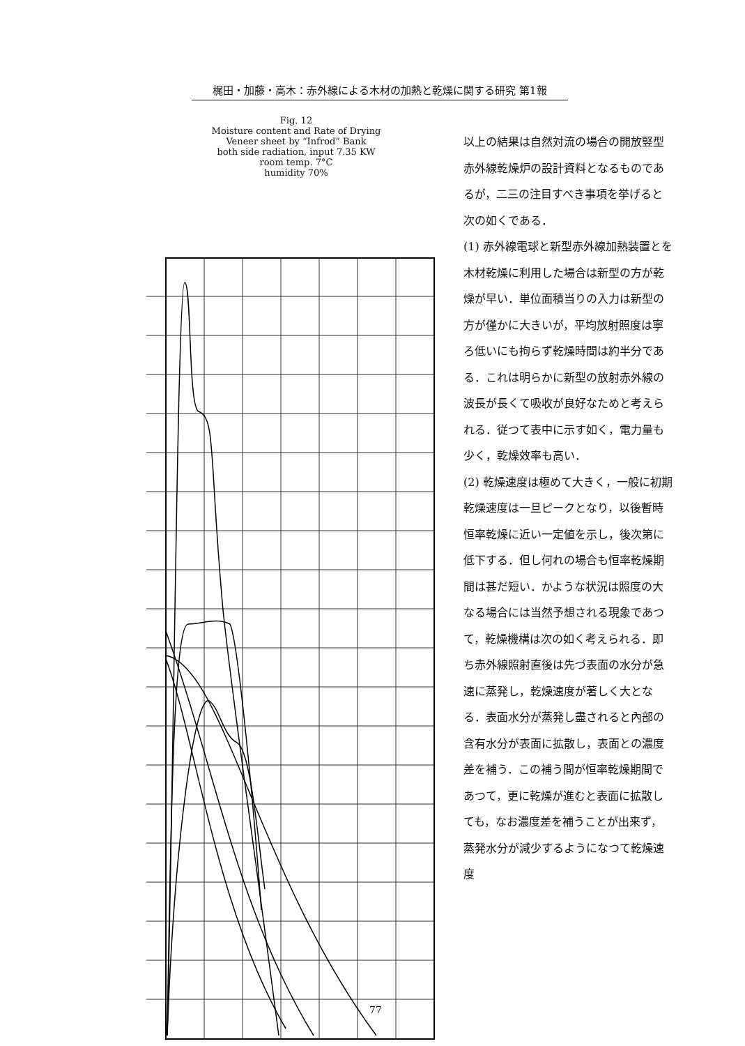梶田・加藤・高木：赤外線による木材の加熱と乾燥に関する研究 第1報
Fig. 12
Moisture content and Rate of Drying
Veneer sheet by “Infrod” Bank
both side radiation, input 7.35 KW
room temp. 7°C
humidity 70%
以上の結果は自然対流の場合の開放竪型赤外線乾燥炉の設計資料となるものであるが，二三の注目すべき事項を挙げると次の如くである．
(1) 赤外線電球と新型赤外線加熱装置とを木材乾燥に利用した場合は新型の方が乾燥が早い．単位面積当りの入力は新型の方が僅かに大きいが，平均放射照度は寧ろ低いにも拘らず乾燥時間は約半分である．これは明らかに新型の放射赤外線の波長が長くて吸收が良好なためと考えられる．従つて表中に示す如く，電力量も少く，乾燥效率も高い．
(2) 乾燥速度は極めて大きく，一般に初期乾燥速度は一旦ピークとなり，以後暫時恒率乾燥に近い一定値を示し，後次第に低下する．但し何れの場合も恒率乾燥期間は甚だ短い．かような状況は照度の大なる場合には当然予想される現象であつて，乾燥機構は次の如く考えられる．即ち赤外線照射直後は先づ表面の水分が急速に蒸発し，乾燥速度が著しく大となる．表面水分が蒸発し盡されると內部の含有水分が表面に拡散し，表面との濃度差を補う．この補う間が恒率乾燥期間であつて，更に乾燥が進むと表面に拡散しても，なお濃度差を補うことが出来ず，蒸発水分が減少するようになつて乾燥速度
77